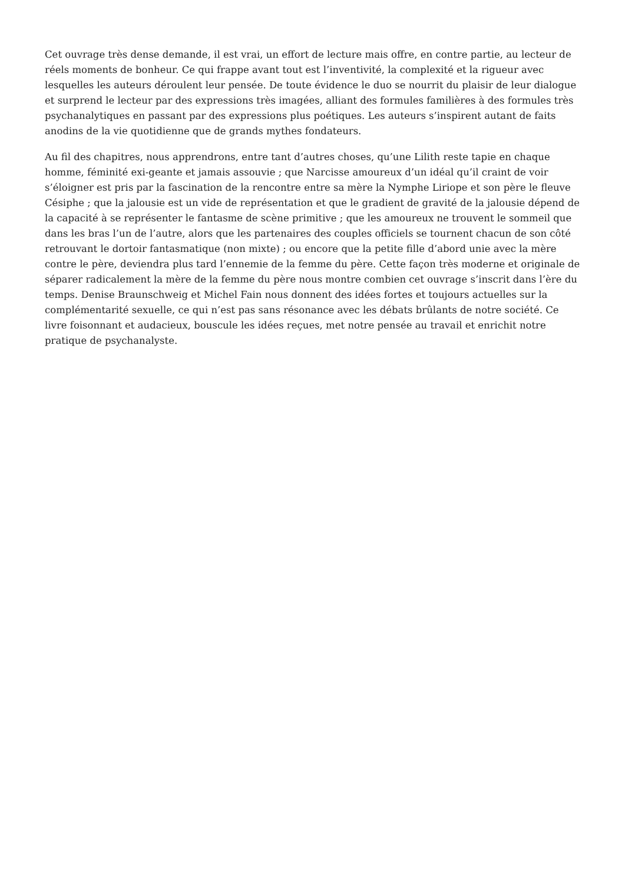Cet ouvrage très dense demande, il est vrai, un effort de lecture mais offre, en contre partie, au lecteur de réels moments de bonheur. Ce qui frappe avant tout est l’inventivité, la complexité et la rigueur avec lesquelles les auteurs déroulent leur pensée. De toute évidence le duo se nourrit du plaisir de leur dialogue et surprend le lecteur par des expressions très imagées, alliant des formules familières à des formules très psychanalytiques en passant par des expressions plus poétiques. Les auteurs s’inspirent autant de faits anodins de la vie quotidienne que de grands mythes fondateurs.
Au fil des chapitres, nous apprendrons, entre tant d’autres choses, qu’une Lilith reste tapie en chaque homme, féminité exi-geante et jamais assouvie ; que Narcisse amoureux d’un idéal qu’il craint de voir s’éloigner est pris par la fascination de la rencontre entre sa mère la Nymphe Liriope et son père le fleuve Césiphe ; que la jalousie est un vide de représentation et que le gradient de gravité de la jalousie dépend de la capacité à se représenter le fantasme de scène primitive ; que les amoureux ne trouvent le sommeil que dans les bras l’un de l’autre, alors que les partenaires des couples officiels se tournent chacun de son côté retrouvant le dortoir fantasmatique (non mixte) ; ou encore que la petite fille d’abord unie avec la mère contre le père, deviendra plus tard l’ennemie de la femme du père. Cette façon très moderne et originale de séparer radicalement la mère de la femme du père nous montre combien cet ouvrage s’inscrit dans l’ère du temps. Denise Braunschweig et Michel Fain nous donnent des idées fortes et toujours actuelles sur la complémentarité sexuelle, ce qui n’est pas sans résonance avec les débats brûlants de notre société. Ce livre foisonnant et audacieux, bouscule les idées reçues, met notre pensée au travail et enrichit notre pratique de psychanalyste.